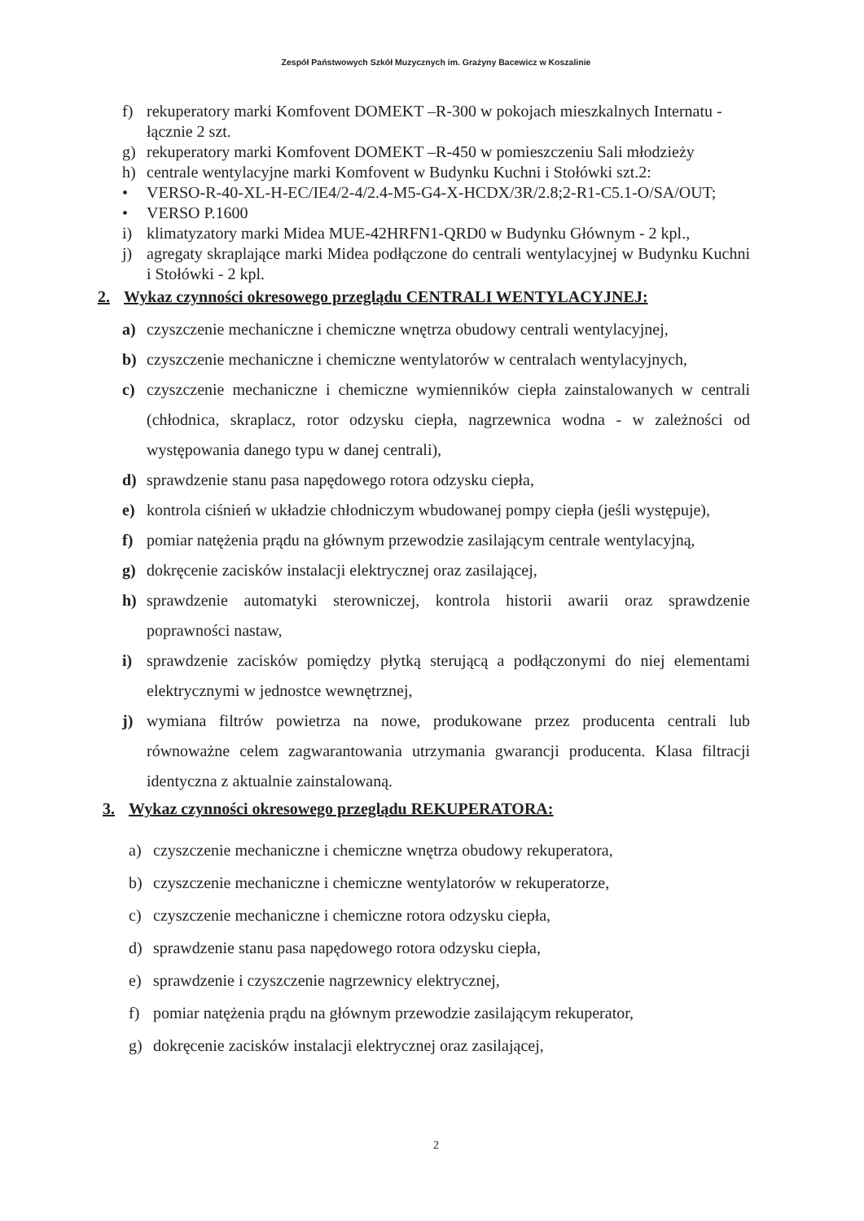Zespół Państwowych Szkół Muzycznych im. Grażyny Bacewicz w Koszalinie
f) rekuperatory marki Komfovent DOMEKT –R-300 w pokojach mieszkalnych Internatu - łącznie 2 szt.
g) rekuperatory marki Komfovent DOMEKT –R-450 w pomieszczeniu Sali młodzieży
h) centrale wentylacyjne marki Komfovent w Budynku Kuchni i Stołówki szt.2:
• VERSO-R-40-XL-H-EC/IE4/2-4/2.4-M5-G4-X-HCDX/3R/2.8;2-R1-C5.1-O/SA/OUT;
• VERSO P.1600
i) klimatyzatory marki Midea MUE-42HRFN1-QRD0 w Budynku Głównym - 2 kpl.,
j) agregaty skraplające marki Midea podłączone do centrali wentylacyjnej w Budynku Kuchni i Stołówki - 2 kpl.
2. Wykaz czynności okresowego przeglądu CENTRALI WENTYLACYJNEJ:
a) czyszczenie mechaniczne i chemiczne wnętrza obudowy centrali wentylacyjnej,
b) czyszczenie mechaniczne i chemiczne wentylatorów w centralach wentylacyjnych,
c) czyszczenie mechaniczne i chemiczne wymienników ciepła zainstalowanych w centrali (chłodnica, skraplacz, rotor odzysku ciepła, nagrzewnica wodna - w zależności od występowania danego typu w danej centrali),
d) sprawdzenie stanu pasa napędowego rotora odzysku ciepła,
e) kontrola ciśnień w układzie chłodniczym wbudowanej pompy ciepła (jeśli występuje),
f) pomiar natężenia prądu na głównym przewodzie zasilającym centrale wentylacyjną,
g) dokręcenie zacisków instalacji elektrycznej oraz zasilającej,
h) sprawdzenie automatyki sterowniczej, kontrola historii awarii oraz sprawdzenie poprawności nastaw,
i) sprawdzenie zacisków pomiędzy płytką sterującą a podłączonymi do niej elementami elektrycznymi w jednostce wewnętrznej,
j) wymiana filtrów powietrza na nowe, produkowane przez producenta centrali lub równoważne celem zagwarantowania utrzymania gwarancji producenta. Klasa filtracji identyczna z aktualnie zainstalowaną.
3. Wykaz czynności okresowego przeglądu REKUPERATORA:
a) czyszczenie mechaniczne i chemiczne wnętrza obudowy rekuperatora,
b) czyszczenie mechaniczne i chemiczne wentylatorów w rekuperatorze,
c) czyszczenie mechaniczne i chemiczne rotora odzysku ciepła,
d) sprawdzenie stanu pasa napędowego rotora odzysku ciepła,
e) sprawdzenie i czyszczenie nagrzewnicy elektrycznej,
f) pomiar natężenia prądu na głównym przewodzie zasilającym rekuperator,
g) dokręcenie zacisków instalacji elektrycznej oraz zasilającej,
2